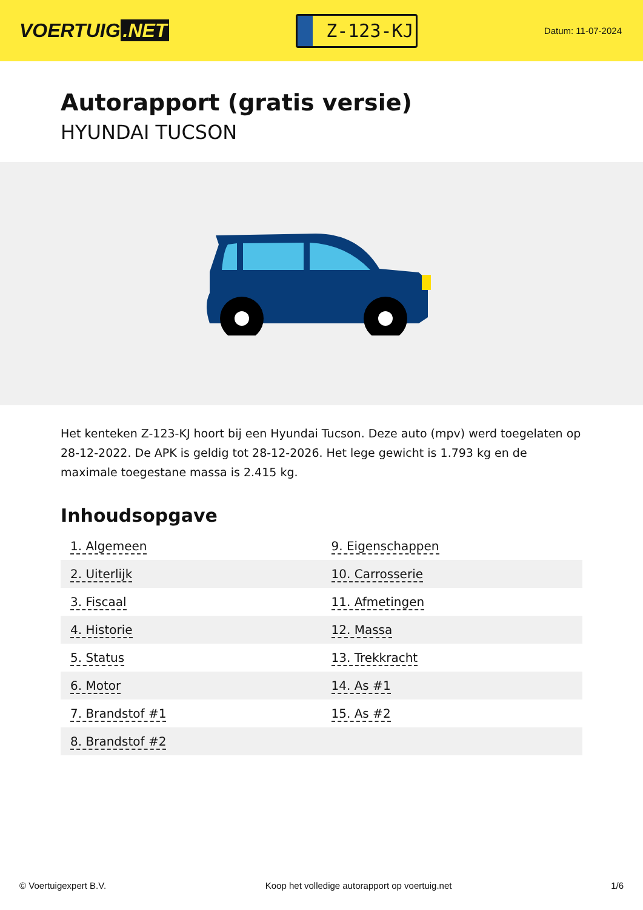VOERTUIG.NET
Z-123-KJ
Datum: 11-07-2024
Autorapport (gratis versie)
HYUNDAI TUCSON
Het kenteken Z-123-KJ hoort bij een Hyundai Tucson. Deze auto (mpv) werd toegelaten op 28-12-2022. De APK is geldig tot 28-12-2026. Het lege gewicht is 1.793 kg en de maximale toegestane massa is 2.415 kg.
Inhoudsopgave
| 1. Algemeen | 9. Eigenschappen |
| 2. Uiterlijk | 10. Carrosserie |
| 3. Fiscaal | 11. Afmetingen |
| 4. Historie | 12. Massa |
| 5. Status | 13. Trekkracht |
| 6. Motor | 14. As #1 |
| 7. Brandstof #1 | 15. As #2 |
| 8. Brandstof #2 | |
© Voertuigexpert B.V. Koop het volledige autorapport op voertuig.net 1/6